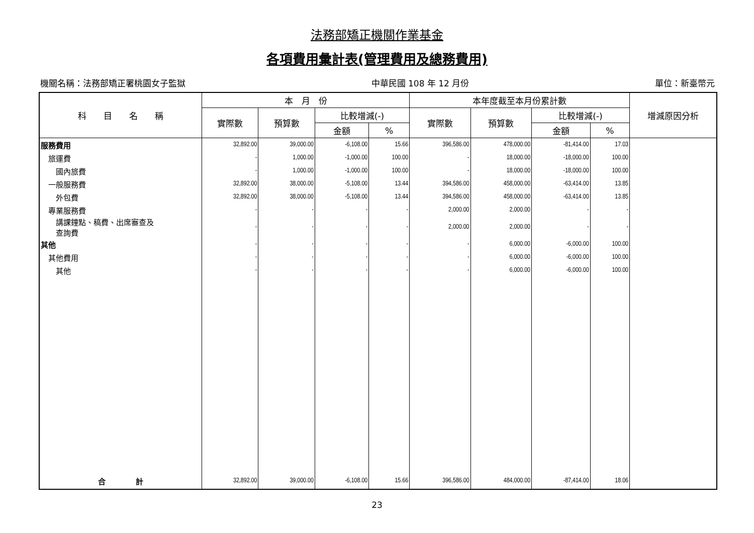法務部矯正機關作業基金
各項費用彙計表(管理費用及總務費用)
機關名稱：法務部矯正署桃園女子監獄 中華民國 108 年 12 月份 單位：新臺幣元
| 科 目 名 稱 | 本 月 份 | | | | 本年度截至本月份累計數 | | | | 增減原因分析 |
| --- | --- | --- | --- | --- | --- | --- | --- | --- | --- |
| | 實際數 | 預算數 | 比較增減(-) | | 實際數 | 預算數 | 比較增減(-) | | |
| | | | 金額 | % | | | 金額 | % | |
| 服務費用 | 32,892.00 | 39,000.00 | -6,108.00 | 15.66 | 396,586.00 | 478,000.00 | -81,414.00 | 17.03 | |
| 旅運費 | - | 1,000.00 | -1,000.00 | 100.00 | - | 18,000.00 | -18,000.00 | 100.00 | |
| 國內旅費 | - | 1,000.00 | -1,000.00 | 100.00 | - | 18,000.00 | -18,000.00 | 100.00 | |
| 一般服務費 | 32,892.00 | 38,000.00 | -5,108.00 | 13.44 | 394,586.00 | 458,000.00 | -63,414.00 | 13.85 | |
| 外包費 | 32,892.00 | 38,000.00 | -5,108.00 | 13.44 | 394,586.00 | 458,000.00 | -63,414.00 | 13.85 | |
| 專業服務費 | - | - | - | - | 2,000.00 | 2,000.00 | - | - | |
| 講課鐘點、稿費、出席審查及 查詢費 | - | - | - | - | 2,000.00 | 2,000.00 | - | - | |
| 其他 | - | - | - | - | - | 6,000.00 | -6,000.00 | 100.00 | |
| 其他費用 | - | - | - | - | - | 6,000.00 | -6,000.00 | 100.00 | |
| 其他 | - | - | - | - | - | 6,000.00 | -6,000.00 | 100.00 | |
| 合 計 | 32,892.00 | 39,000.00 | -6,108.00 | 15.66 | 396,586.00 | 484,000.00 | -87,414.00 | 18.06 | |
23